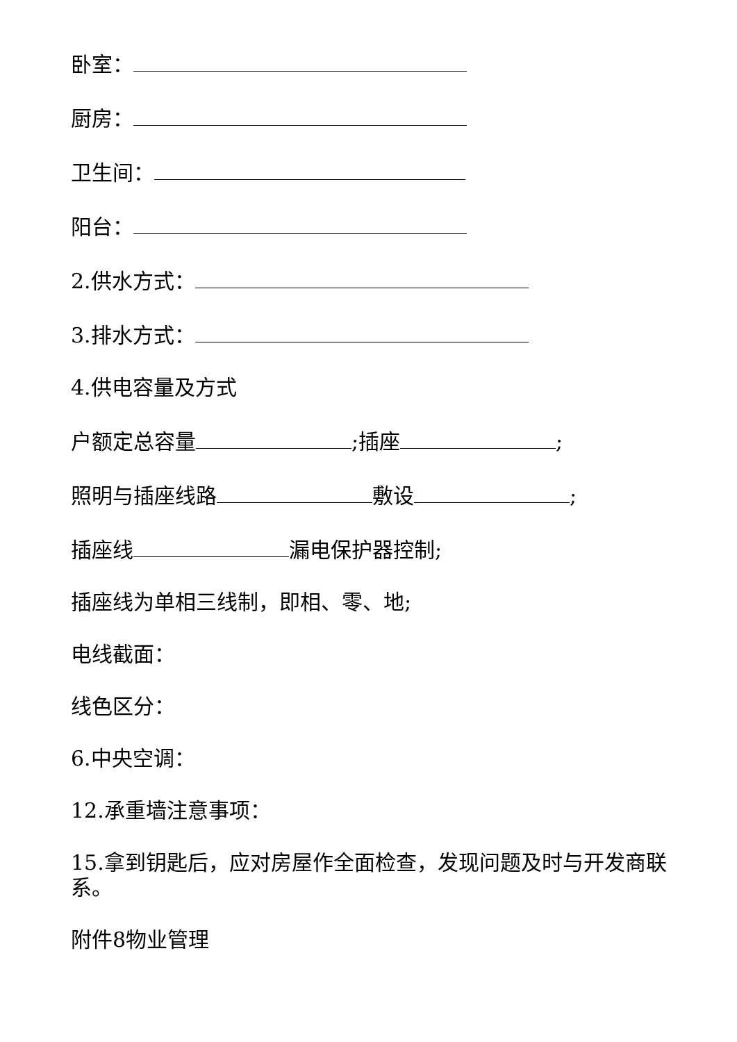卧室：
厨房：
卫生间：
阳台：
2.供水方式：
3.排水方式：
4.供电容量及方式
户额定总容量 ;插座 ;
照明与插座线路 敷设 ;
插座线 漏电保护器控制;
插座线为单相三线制，即相、零、地;
电线截面：
线色区分：
6.中央空调：
12.承重墙注意事项：
15.拿到钥匙后，应对房屋作全面检查，发现问题及时与开发商联系。
附件8物业管理